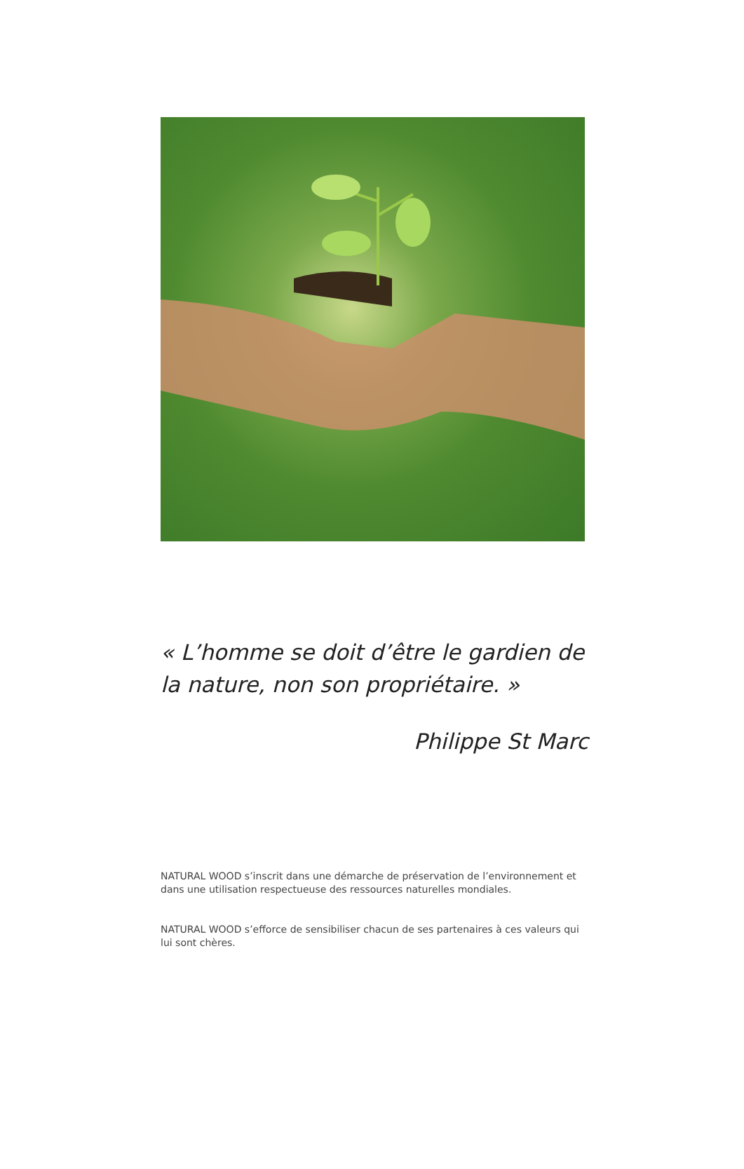« L’homme se doit d’être le gardien de la nature, non son propriétaire. »
Philippe St Marc
NATURAL WOOD s’inscrit dans une démarche de préservation de l’environnement et dans une utilisation respectueuse des ressources naturelles mondiales.
NATURAL WOOD s’efforce de sensibiliser chacun de ses partenaires à ces valeurs qui lui sont chères.